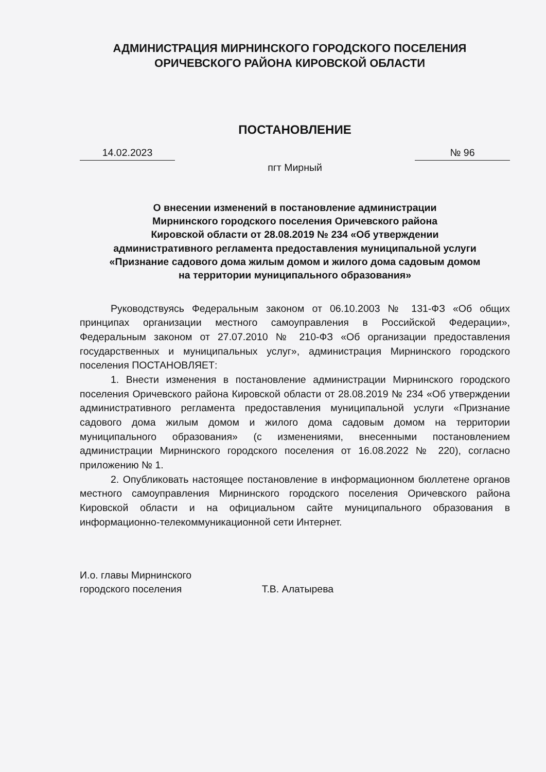АДМИНИСТРАЦИЯ МИРНИНСКОГО ГОРОДСКОГО ПОСЕЛЕНИЯ
ОРИЧЕВСКОГО РАЙОНА КИРОВСКОЙ ОБЛАСТИ
ПОСТАНОВЛЕНИЕ
14.02.2023 № 96
пгт Мирный
О внесении изменений в постановление администрации
Мирнинского городского поселения Оричевского района
Кировской области от 28.08.2019 № 234 «Об утверждении
административного регламента предоставления муниципальной услуги
«Признание садового дома жилым домом и жилого дома садовым домом
на территории муниципального образования»
Руководствуясь Федеральным законом от 06.10.2003 № 131-ФЗ «Об общих принципах организации местного самоуправления в Российской Федерации», Федеральным законом от 27.07.2010 № 210-ФЗ «Об организации предоставления государственных и муниципальных услуг», администрация Мирнинского городского поселения ПОСТАНОВЛЯЕТ:
1. Внести изменения в постановление администрации Мирнинского городского поселения Оричевского района Кировской области от 28.08.2019 № 234 «Об утверждении административного регламента предоставления муниципальной услуги «Признание садового дома жилым домом и жилого дома садовым домом на территории муниципального образования» (с изменениями, внесенными постановлением администрации Мирнинского городского поселения от 16.08.2022 № 220), согласно приложению № 1.
2. Опубликовать настоящее постановление в информационном бюллетене органов местного самоуправления Мирнинского городского поселения Оричевского района Кировской области и на официальном сайте муниципального образования в информационно-телекоммуникационной сети Интернет.
И.о. главы Мирнинского
городского поселения Т.В. Алатырева